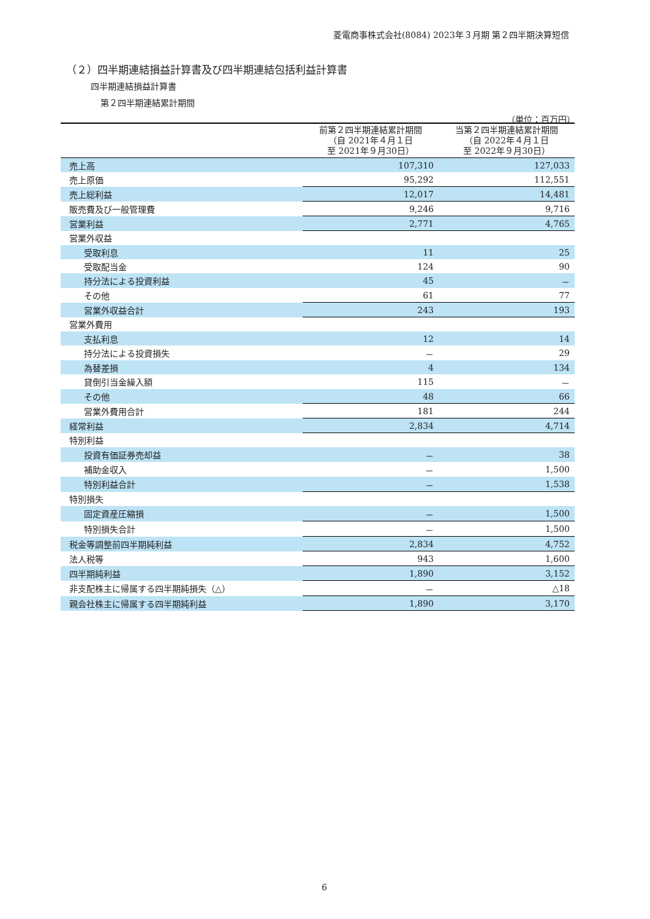菱電商事株式会社(8084) 2023年３月期 第２四半期決算短信
（２）四半期連結損益計算書及び四半期連結包括利益計算書
四半期連結損益計算書
第２四半期連結累計期間
（単位：百万円）
| | 前第２四半期連結累計期間 （自 2021年４月１日 至 2021年９月30日） | 当第２四半期連結累計期間 （自 2022年４月１日 至 2022年９月30日） |
| --- | --- | --- |
| 売上高 | 107,310 | 127,033 |
| 売上原価 | 95,292 | 112,551 |
| 売上総利益 | 12,017 | 14,481 |
| 販売費及び一般管理費 | 9,246 | 9,716 |
| 営業利益 | 2,771 | 4,765 |
| 営業外収益 | | |
| 受取利息 | 11 | 25 |
| 受取配当金 | 124 | 90 |
| 持分法による投資利益 | 45 | － |
| その他 | 61 | 77 |
| 営業外収益合計 | 243 | 193 |
| 営業外費用 | | |
| 支払利息 | 12 | 14 |
| 持分法による投資損失 | － | 29 |
| 為替差損 | 4 | 134 |
| 貸倒引当金繰入額 | 115 | － |
| その他 | 48 | 66 |
| 営業外費用合計 | 181 | 244 |
| 経常利益 | 2,834 | 4,714 |
| 特別利益 | | |
| 投資有価証券売却益 | － | 38 |
| 補助金収入 | － | 1,500 |
| 特別利益合計 | － | 1,538 |
| 特別損失 | | |
| 固定資産圧縮損 | － | 1,500 |
| 特別損失合計 | － | 1,500 |
| 税金等調整前四半期純利益 | 2,834 | 4,752 |
| 法人税等 | 943 | 1,600 |
| 四半期純利益 | 1,890 | 3,152 |
| 非支配株主に帰属する四半期純損失（△） | － | △18 |
| 親会社株主に帰属する四半期純利益 | 1,890 | 3,170 |
6